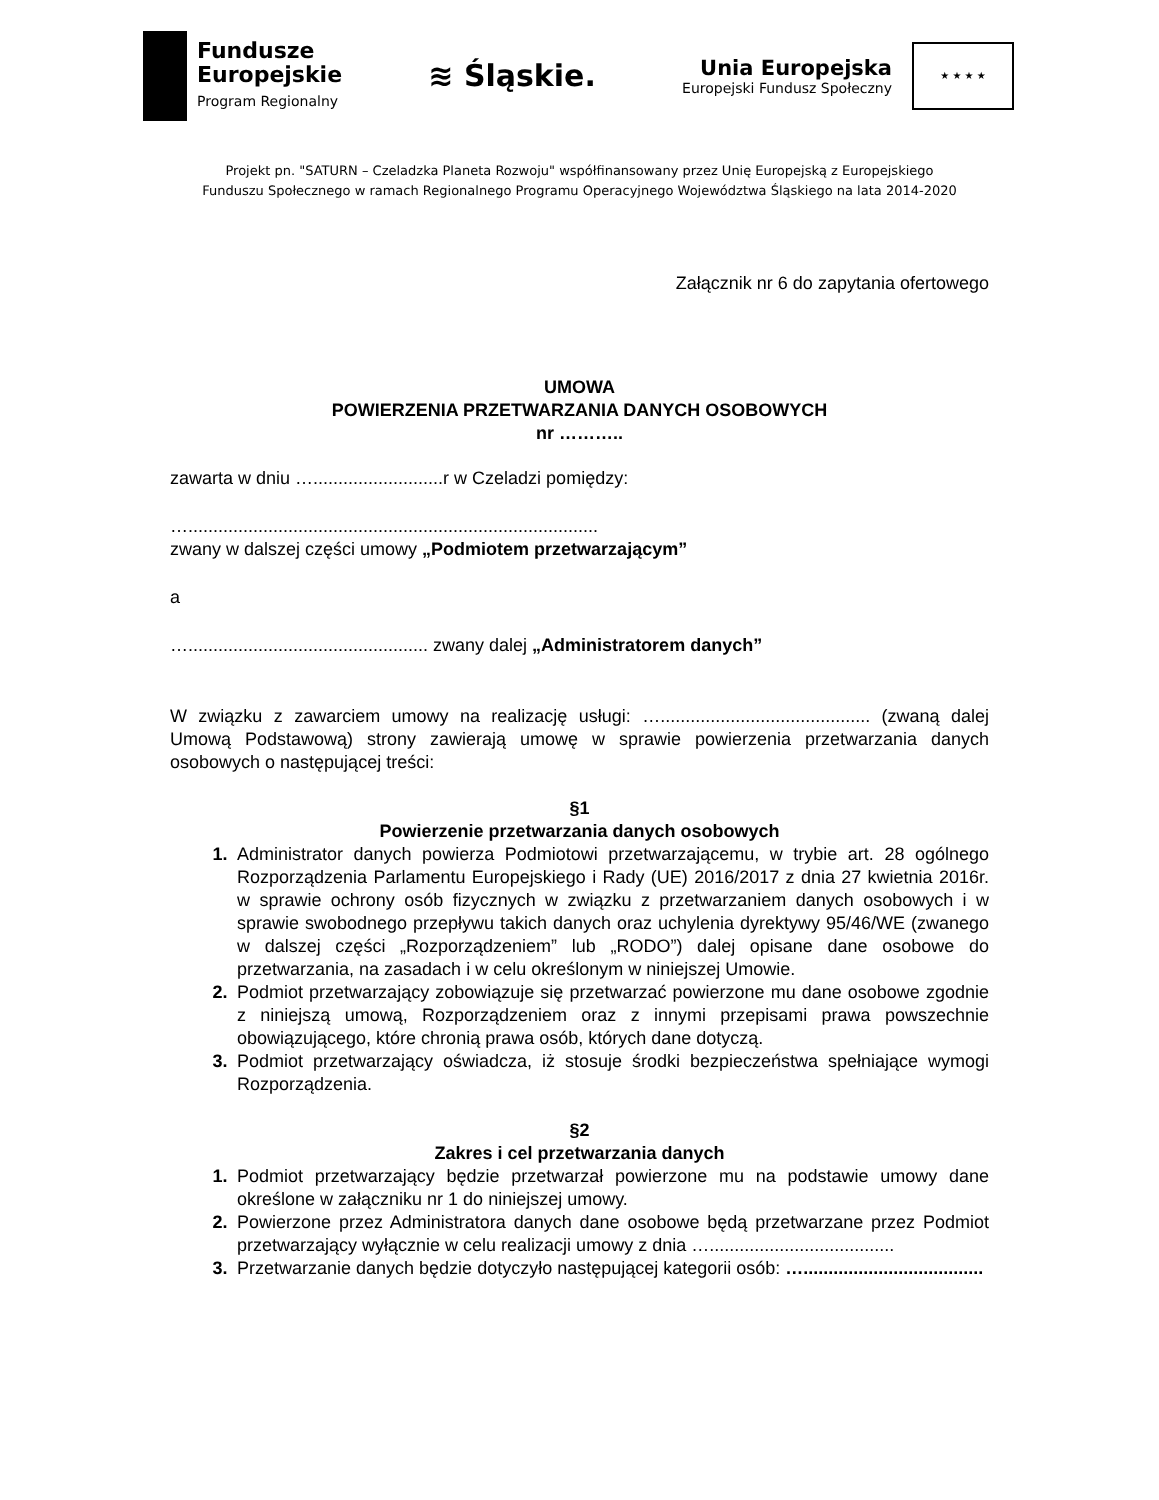Fundusze
Europejskie
Program Regionalny
≋ Śląskie.
Unia Europejska
Europejski Fundusz Społeczny
★ ★ ★ ★
Projekt pn. "SATURN – Czeladzka Planeta Rozwoju" współfinansowany przez Unię Europejską z Europejskiego
Funduszu Społecznego w ramach Regionalnego Programu Operacyjnego Województwa Śląskiego na lata 2014-2020
Załącznik nr 6 do zapytania ofertowego
UMOWA
POWIERZENIA PRZETWARZANIA DANYCH OSOBOWYCH
nr ………..
zawarta w dniu …..........................r w Czeladzi pomiędzy:
…..................................................................................
zwany w dalszej części umowy „Podmiotem przetwarzającym”
a
…................................................ zwany dalej „Administratorem danych”
W związku z zawarciem umowy na realizację usługi: ….......................................... (zwaną dalej Umową Podstawową) strony zawierają umowę w sprawie powierzenia przetwarzania danych osobowych o następującej treści:
§1
Powierzenie przetwarzania danych osobowych
1. Administrator danych powierza Podmiotowi przetwarzającemu, w trybie art. 28 ogólnego Rozporządzenia Parlamentu Europejskiego i Rady (UE) 2016/2017 z dnia 27 kwietnia 2016r. w sprawie ochrony osób fizycznych w związku z przetwarzaniem danych osobowych i w sprawie swobodnego przepływu takich danych oraz uchylenia dyrektywy 95/46/WE (zwanego w dalszej części „Rozporządzeniem” lub „RODO”) dalej opisane dane osobowe do przetwarzania, na zasadach i w celu określonym w niniejszej Umowie.
2. Podmiot przetwarzający zobowiązuje się przetwarzać powierzone mu dane osobowe zgodnie z niniejszą umową, Rozporządzeniem oraz z innymi przepisami prawa powszechnie obowiązującego, które chronią prawa osób, których dane dotyczą.
3. Podmiot przetwarzający oświadcza, iż stosuje środki bezpieczeństwa spełniające wymogi Rozporządzenia.
§2
Zakres i cel przetwarzania danych
1. Podmiot przetwarzający będzie przetwarzał powierzone mu na podstawie umowy dane określone w załączniku nr 1 do niniejszej umowy.
2. Powierzone przez Administratora danych dane osobowe będą przetwarzane przez Podmiot przetwarzający wyłącznie w celu realizacji umowy z dnia ….....................................
3. Przetwarzanie danych będzie dotyczyło następującej kategorii osób: …....................................